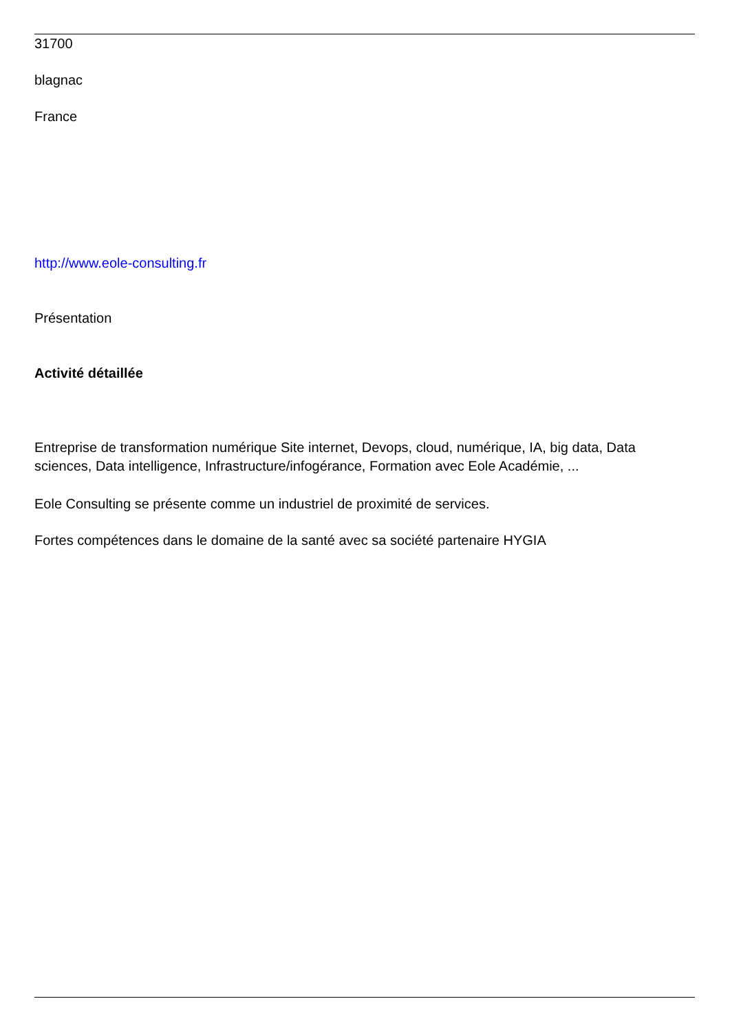31700
blagnac
France
http://www.eole-consulting.fr
Présentation
Activité détaillée
Entreprise de transformation numérique Site internet, Devops, cloud, numérique, IA, big data, Data sciences, Data intelligence, Infrastructure/infogérance, Formation avec Eole Académie, ...
Eole Consulting se présente comme un industriel de proximité de services.
Fortes compétences dans le domaine de la santé avec sa société partenaire HYGIA